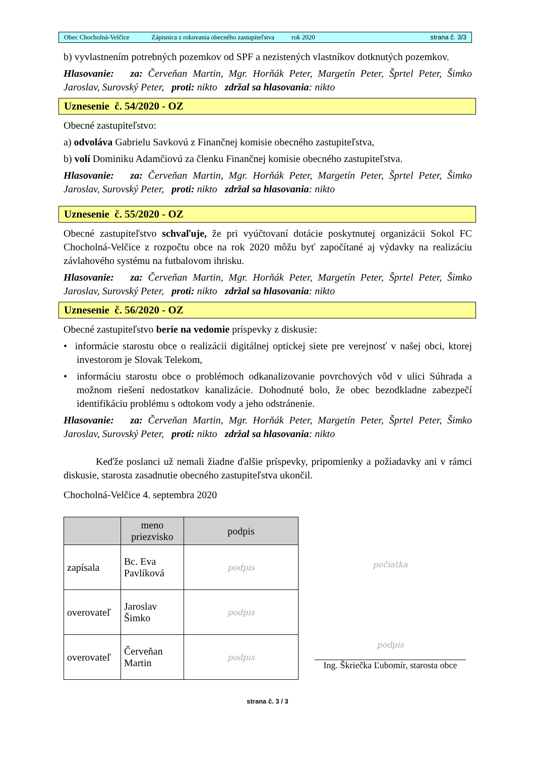Obec Chocholná-Velčice Zápisnica z rokovania obecného zastupiteľstva rok 2020 strana č. 3/3
b) vyvlastnením potrebných pozemkov od SPF a nezistených vlastníkov dotknutých pozemkov.
Hlasovanie: za: Červeňan Martin, Mgr. Horňák Peter, Margetín Peter, Šprtel Peter, Šimko Jaroslav, Surovský Peter, proti: nikto zdržal sa hlasovania: nikto
Uznesenie č. 54/2020 - OZ
Obecné zastupiteľstvo:
a) odvoláva Gabrielu Savkovú z Finančnej komisie obecného zastupiteľstva,
b) volí Dominiku Adamčiovú za členku Finančnej komisie obecného zastupiteľstva.
Hlasovanie: za: Červeňan Martin, Mgr. Horňák Peter, Margetín Peter, Šprtel Peter, Šimko Jaroslav, Surovský Peter, proti: nikto zdržal sa hlasovania: nikto
Uznesenie č. 55/2020 - OZ
Obecné zastupiteľstvo schvaľuje, že pri vyúčtovaní dotácie poskytnutej organizácii Sokol FC Chocholná-Velčice z rozpočtu obce na rok 2020 môžu byť započítané aj výdavky na realizáciu závlahového systému na futbalovom ihrisku.
Hlasovanie: za: Červeňan Martin, Mgr. Horňák Peter, Margetín Peter, Šprtel Peter, Šimko Jaroslav, Surovský Peter, proti: nikto zdržal sa hlasovania: nikto
Uznesenie č. 56/2020 - OZ
Obecné zastupiteľstvo berie na vedomie príspevky z diskusie:
• informácie starostu obce o realizácii digitálnej optickej siete pre verejnosť v našej obci, ktorej investorom je Slovak Telekom,
• informáciu starostu obce o problémoch odkanalizovanie povrchových vôd v ulici Súhrada a možnom riešení nedostatkov kanalizácie. Dohodnuté bolo, že obec bezodkladne zabezpečí identifikáciu problému s odtokom vody a jeho odstránenie.
Hlasovanie: za: Červeňan Martin, Mgr. Horňák Peter, Margetín Peter, Šprtel Peter, Šimko Jaroslav, Surovský Peter, proti: nikto zdržal sa hlasovania: nikto
Keďže poslanci už nemali žiadne ďalšie príspevky, pripomienky a požiadavky ani v rámci diskusie, starosta zasadnutie obecného zastupiteľstva ukončil.
Chocholná-Velčice 4. septembra 2020
| | meno priezvisko | podpis |
| --- | --- | --- |
| zapísala | Bc. Eva Pavlíková | podpis |
| overovateľ | Jaroslav Šimko | podpis |
| overovateľ | Červeňan Martin | podpis |
pečiatka
podpis
Ing. Škriečka Ľubomír, starosta obce
strana č. 3 / 3